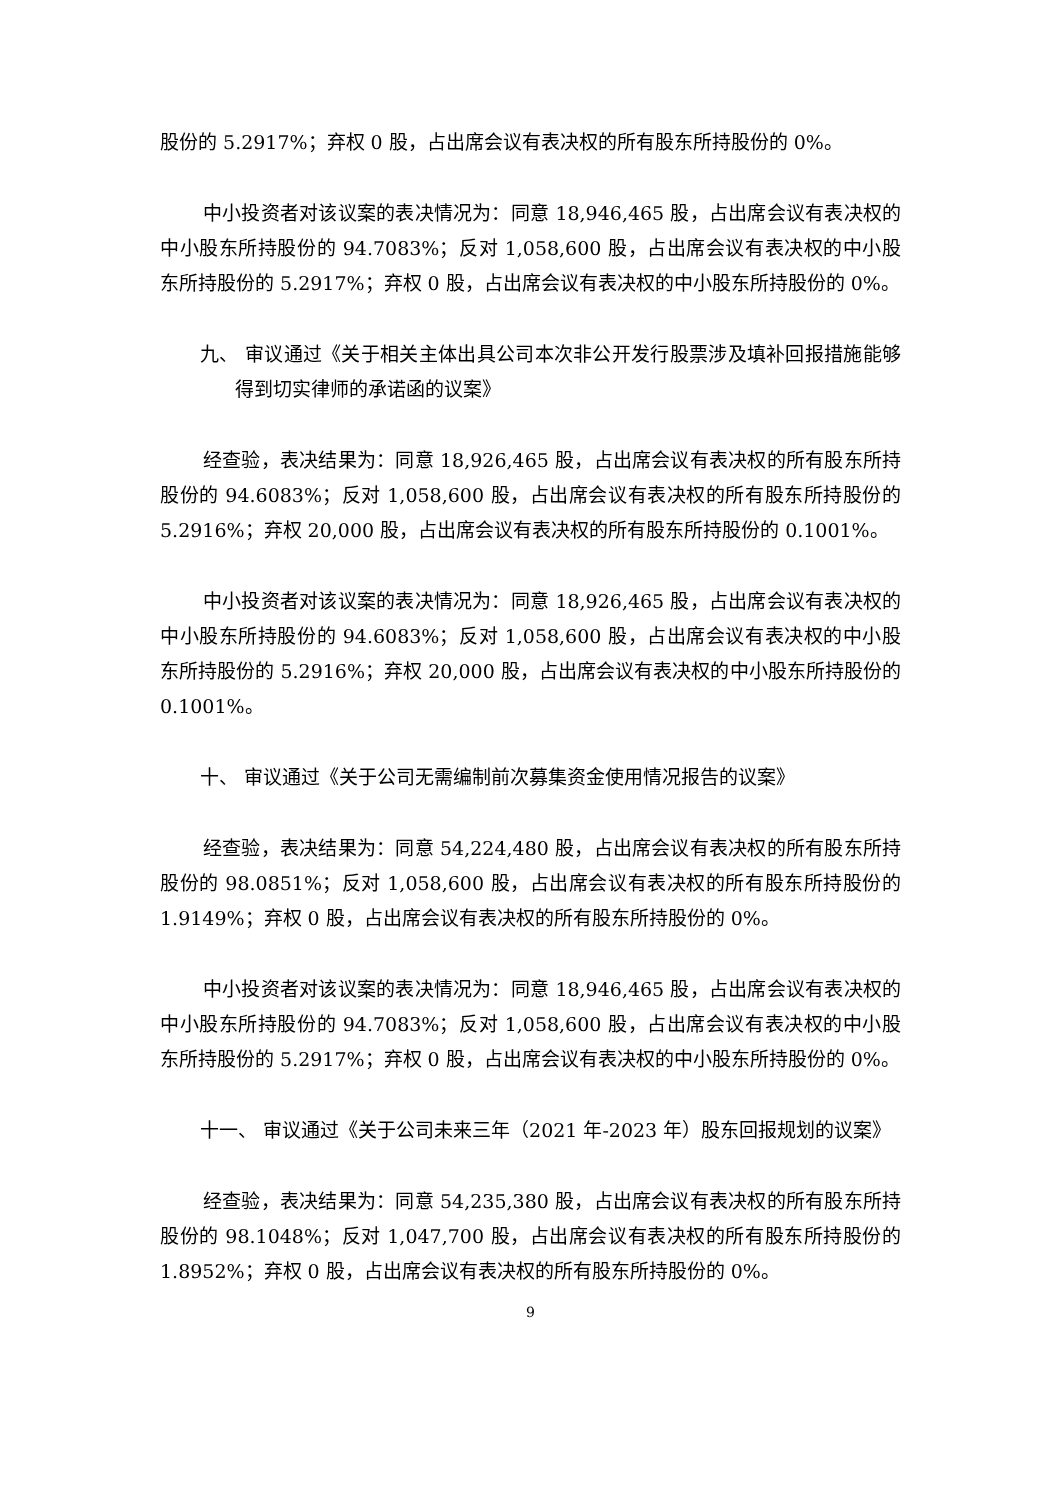股份的 5.2917%；弃权 0 股，占出席会议有表决权的所有股东所持股份的 0%。
中小投资者对该议案的表决情况为：同意 18,946,465 股，占出席会议有表决权的中小股东所持股份的 94.7083%；反对 1,058,600 股，占出席会议有表决权的中小股东所持股份的 5.2917%；弃权 0 股，占出席会议有表决权的中小股东所持股份的 0%。
九、 审议通过《关于相关主体出具公司本次非公开发行股票涉及填补回报措施能够得到切实律师的承诺函的议案》
经查验，表决结果为：同意 18,926,465 股，占出席会议有表决权的所有股东所持股份的 94.6083%；反对 1,058,600 股，占出席会议有表决权的所有股东所持股份的 5.2916%；弃权 20,000 股，占出席会议有表决权的所有股东所持股份的 0.1001%。
中小投资者对该议案的表决情况为：同意 18,926,465 股，占出席会议有表决权的中小股东所持股份的 94.6083%；反对 1,058,600 股，占出席会议有表决权的中小股东所持股份的 5.2916%；弃权 20,000 股，占出席会议有表决权的中小股东所持股份的 0.1001%。
十、 审议通过《关于公司无需编制前次募集资金使用情况报告的议案》
经查验，表决结果为：同意 54,224,480 股，占出席会议有表决权的所有股东所持股份的 98.0851%；反对 1,058,600 股，占出席会议有表决权的所有股东所持股份的 1.9149%；弃权 0 股，占出席会议有表决权的所有股东所持股份的 0%。
中小投资者对该议案的表决情况为：同意 18,946,465 股，占出席会议有表决权的中小股东所持股份的 94.7083%；反对 1,058,600 股，占出席会议有表决权的中小股东所持股份的 5.2917%；弃权 0 股，占出席会议有表决权的中小股东所持股份的 0%。
十一、 审议通过《关于公司未来三年（2021 年-2023 年）股东回报规划的议案》
经查验，表决结果为：同意 54,235,380 股，占出席会议有表决权的所有股东所持股份的 98.1048%；反对 1,047,700 股，占出席会议有表决权的所有股东所持股份的 1.8952%；弃权 0 股，占出席会议有表决权的所有股东所持股份的 0%。
9